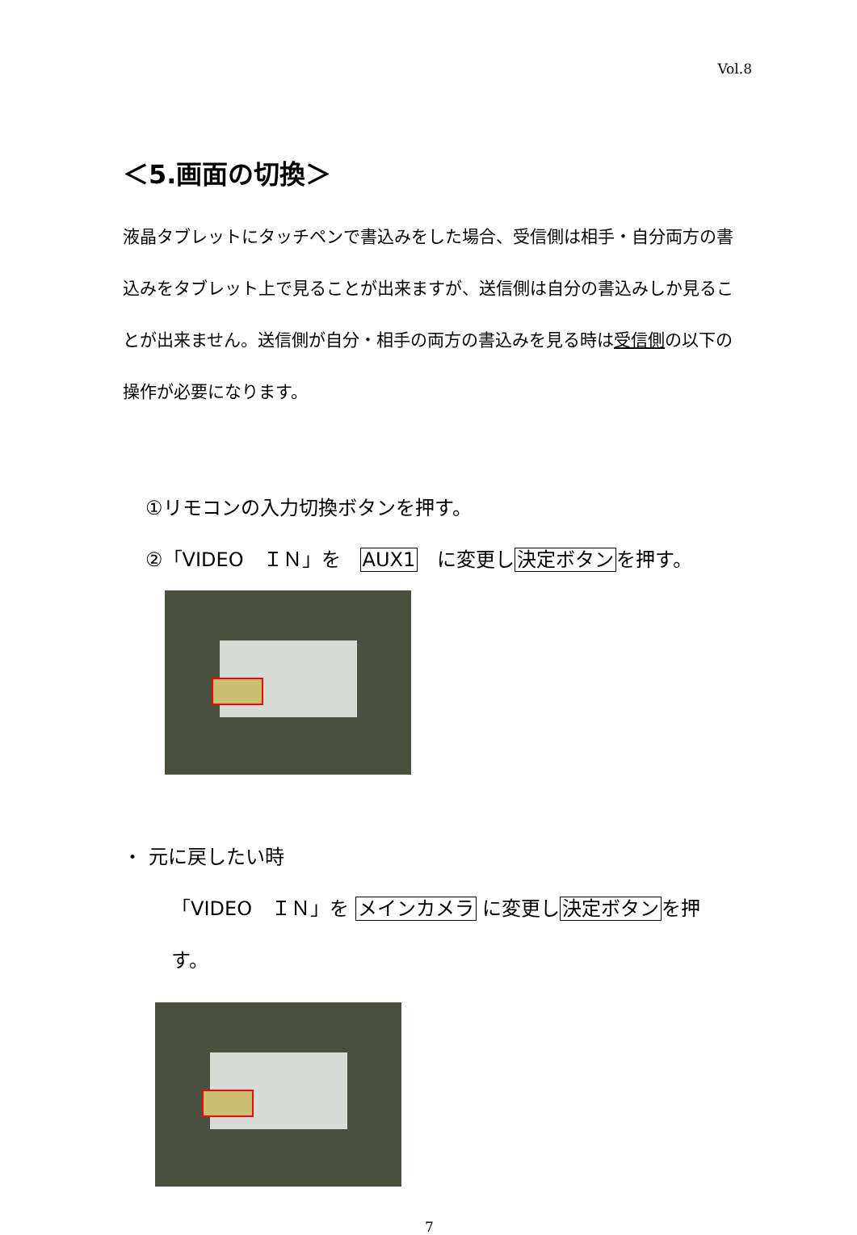Vol.8
＜5.画面の切換＞
液晶タブレットにタッチペンで書込みをした場合、受信側は相手・自分両方の書込みをタブレット上で見ることが出来ますが、送信側は自分の書込みしか見ることが出来ません。送信側が自分・相手の両方の書込みを見る時は受信側の以下の操作が必要になります。
①リモコンの入力切換ボタンを押す。
②「VIDEO　ＩＮ」を　AUX1　に変更し決定ボタンを押す。
・ 元に戻したい時
「VIDEO　ＩＮ」を メインカメラ に変更し決定ボタンを押す。
7